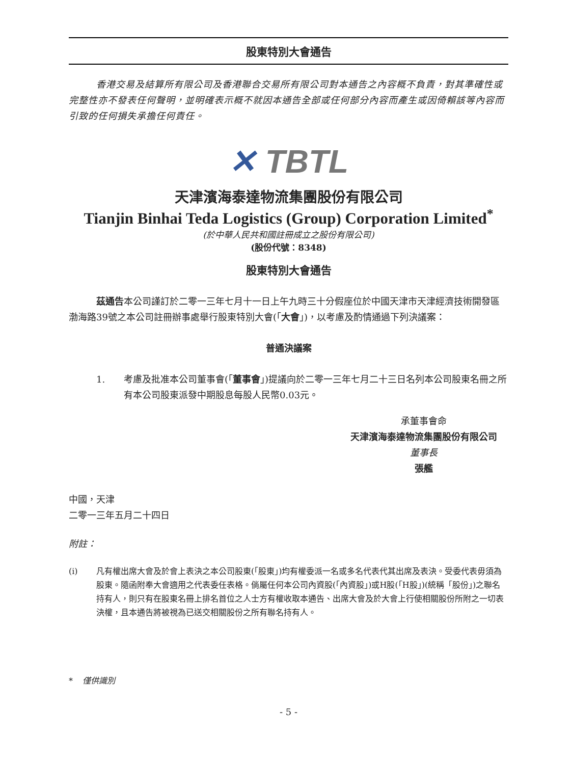股東特別大會通告
香港交易及結算所有限公司及香港聯合交易所有限公司對本通告之內容概不負責，對其準確性或完整性亦不發表任何聲明，並明確表示概不就因本通告全部或任何部分內容而產生或因倚賴該等內容而引致的任何損失承擔任何責任。
✕ TBTL
天津濱海泰達物流集團股份有限公司
Tianjin Binhai Teda Logistics (Group) Corporation Limited<sup>*</sup>
(於中華人民共和國註冊成立之股份有限公司)
(股份代號：8348)
股東特別大會通告
茲通告本公司謹訂於二零一三年七月十一日上午九時三十分假座位於中國天津市天津經濟技術開發區渤海路39號之本公司註冊辦事處舉行股東特別大會(「大會」)，以考慮及酌情通過下列決議案：
普通決議案
1. 考慮及批准本公司董事會(「董事會」)提議向於二零一三年七月二十三日名列本公司股東名冊之所有本公司股東派發中期股息每股人民幣0.03元。
承董事會命
天津濱海泰達物流集團股份有限公司
董事長
張艦
中國，天津
二零一三年五月二十四日
附註：
(i) 凡有權出席大會及於會上表決之本公司股東(「股東」)均有權委派一名或多名代表代其出席及表決。受委代表毋須為股東。隨函附奉大會適用之代表委任表格。倘屬任何本公司內資股(「內資股」)或H股(「H股」)(統稱「股份」)之聯名持有人，則只有在股東名冊上排名首位之人士方有權收取本通告、出席大會及於大會上行使相關股份所附之一切表決權，且本通告將被視為已送交相關股份之所有聯名持有人。
* 僅供識別
- 5 -